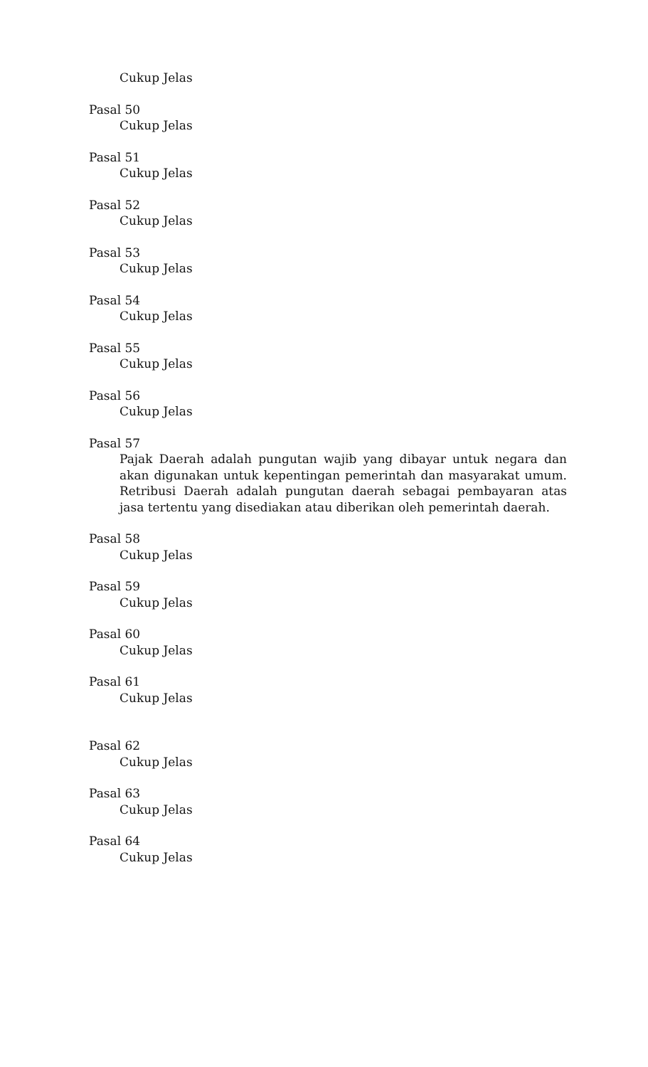Cukup Jelas
Pasal 50
Cukup Jelas
Pasal 51
Cukup Jelas
Pasal 52
Cukup Jelas
Pasal 53
Cukup Jelas
Pasal 54
Cukup Jelas
Pasal 55
Cukup Jelas
Pasal 56
Cukup Jelas
Pasal 57
Pajak Daerah adalah pungutan wajib yang dibayar untuk negara dan akan digunakan untuk kepentingan pemerintah dan masyarakat umum. Retribusi Daerah adalah pungutan daerah sebagai pembayaran atas jasa tertentu yang disediakan atau diberikan oleh pemerintah daerah.
Pasal 58
Cukup Jelas
Pasal 59
Cukup Jelas
Pasal 60
Cukup Jelas
Pasal 61
Cukup Jelas
Pasal 62
Cukup Jelas
Pasal 63
Cukup Jelas
Pasal 64
Cukup Jelas